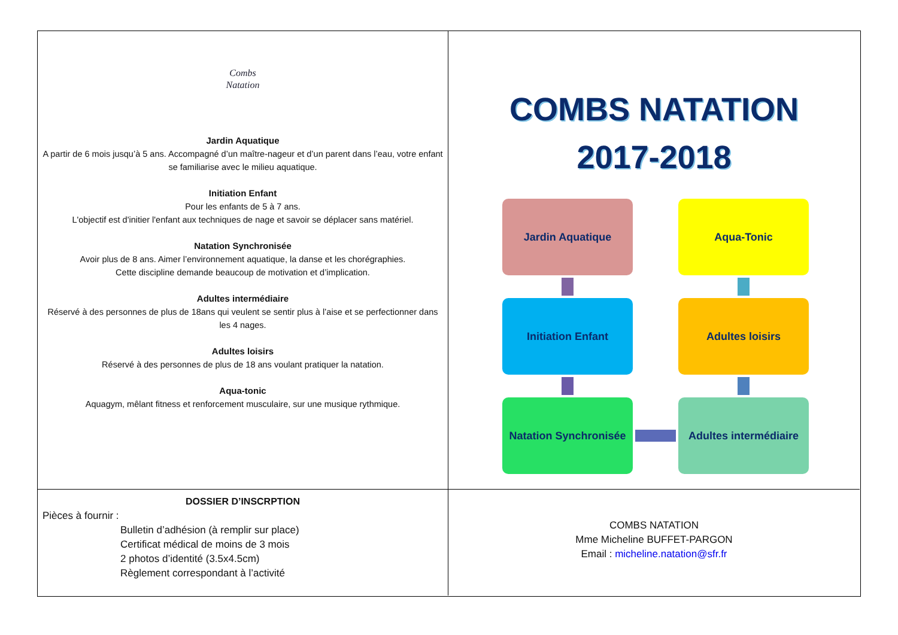Combs
Natation
Jardin Aquatique
A partir de 6 mois jusqu’à 5 ans. Accompagné d’un maître-nageur et d’un parent dans l’eau, votre enfant se familiarise avec le milieu aquatique.
Initiation Enfant
Pour les enfants de 5 à 7 ans.
L'objectif est d'initier l'enfant aux techniques de nage et savoir se déplacer sans matériel.
Natation Synchronisée
Avoir plus de 8 ans. Aimer l’environnement aquatique, la danse et les chorégraphies.
Cette discipline demande beaucoup de motivation et d’implication.
Adultes intermédiaire
Réservé à des personnes de plus de 18ans qui veulent se sentir plus à l’aise et se perfectionner dans les 4 nages.
Adultes loisirs
Réservé à des personnes de plus de 18 ans voulant pratiquer la natation.
Aqua-tonic
Aquagym, mêlant fitness et renforcement musculaire, sur une musique rythmique.
COMBS NATATION
2017-2018
Jardin Aquatique
Aqua-Tonic
Initiation Enfant
Adultes loisirs
Natation Synchronisée
Adultes intermédiaire
DOSSIER D’INSCRPTION
Pièces à fournir :
Bulletin d’adhésion (à remplir sur place)
Certificat médical de moins de 3 mois
2 photos d’identité (3.5x4.5cm)
Règlement correspondant à l’activité
COMBS NATATION
Mme Micheline BUFFET-PARGON
Email : micheline.natation@sfr.fr